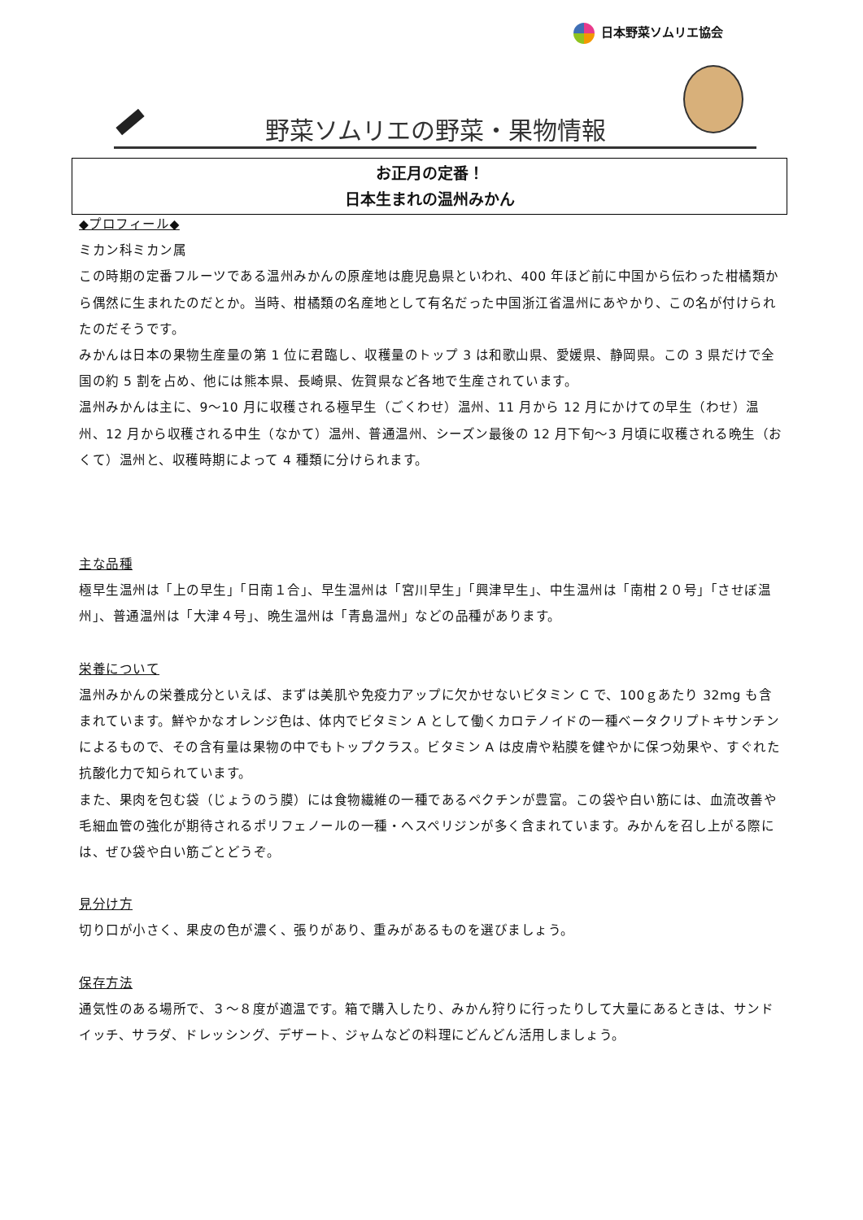日本野菜ソムリエ協会
野菜ソムリエの野菜・果物情報
お正月の定番！
日本生まれの温州みかん
◆プロフィール◆
ミカン科ミカン属
この時期の定番フルーツである温州みかんの原産地は鹿児島県といわれ、400 年ほど前に中国から伝わった柑橘類から偶然に生まれたのだとか。当時、柑橘類の名産地として有名だった中国浙江省温州にあやかり、この名が付けられたのだそうです。
みかんは日本の果物生産量の第 1 位に君臨し、収穫量のトップ 3 は和歌山県、愛媛県、静岡県。この 3 県だけで全国の約 5 割を占め、他には熊本県、長崎県、佐賀県など各地で生産されています。
温州みかんは主に、9～10 月に収穫される極早生（ごくわせ）温州、11 月から 12 月にかけての早生（わせ）温州、12 月から収穫される中生（なかて）温州、普通温州、シーズン最後の 12 月下旬～3 月頃に収穫される晩生（おくて）温州と、収穫時期によって 4 種類に分けられます。
主な品種
極早生温州は「上の早生」「日南１合」、早生温州は「宮川早生」「興津早生」、中生温州は「南柑２０号」「させぼ温州」、普通温州は「大津４号」、晩生温州は「青島温州」などの品種があります。
栄養について
温州みかんの栄養成分といえば、まずは美肌や免疫力アップに欠かせないビタミン C で、100ｇあたり 32mg も含まれています。鮮やかなオレンジ色は、体内でビタミン A として働くカロテノイドの一種ベータクリプトキサンチンによるもので、その含有量は果物の中でもトップクラス。ビタミン A は皮膚や粘膜を健やかに保つ効果や、すぐれた抗酸化力で知られています。
また、果肉を包む袋（じょうのう膜）には食物繊維の一種であるペクチンが豊富。この袋や白い筋には、血流改善や毛細血管の強化が期待されるポリフェノールの一種・ヘスペリジンが多く含まれています。みかんを召し上がる際には、ぜひ袋や白い筋ごとどうぞ。
見分け方
切り口が小さく、果皮の色が濃く、張りがあり、重みがあるものを選びましょう。
保存方法
通気性のある場所で、３～８度が適温です。箱で購入したり、みかん狩りに行ったりして大量にあるときは、サンドイッチ、サラダ、ドレッシング、デザート、ジャムなどの料理にどんどん活用しましょう。